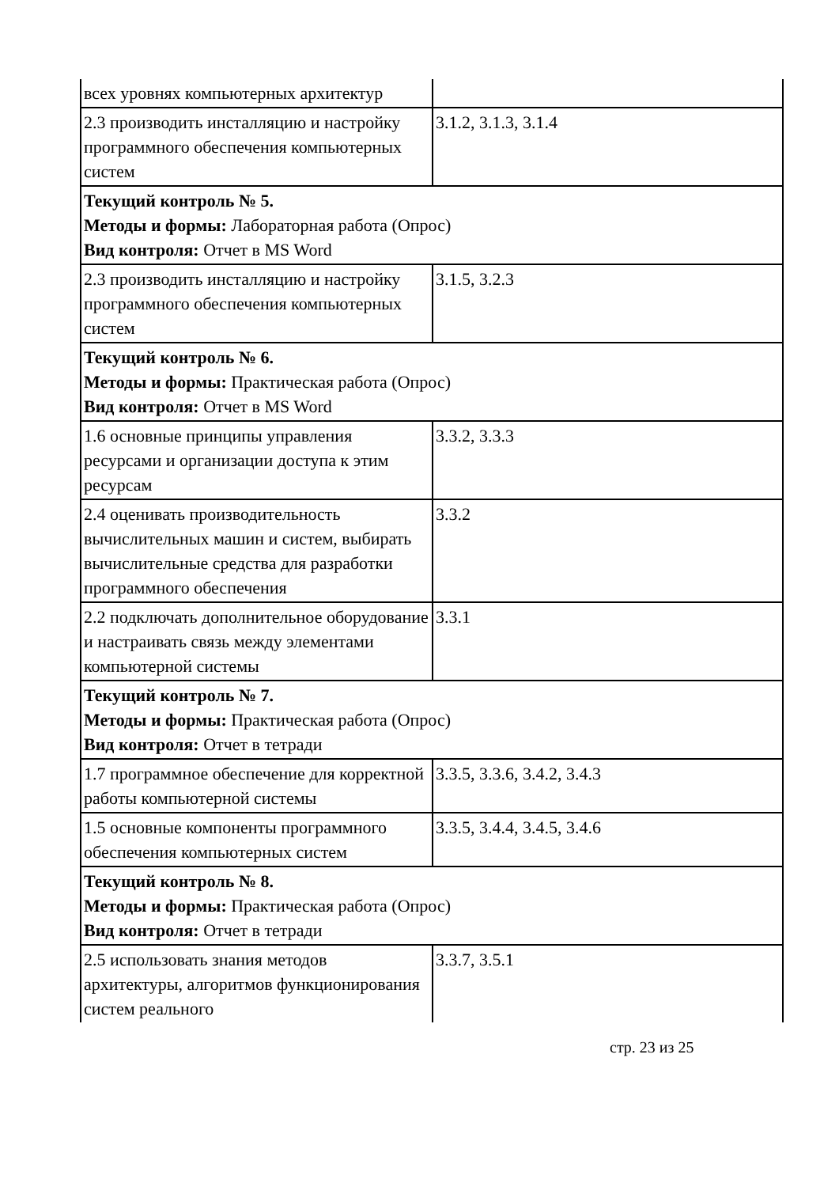| всех уровнях компьютерных архитектур | |
| 2.3 производить инсталляцию и настройку программного обеспечения компьютерных систем | 3.1.2, 3.1.3, 3.1.4 |
| Текущий контроль № 5. Методы и формы: Лабораторная работа (Опрос) Вид контроля: Отчет в MS Word | |
| 2.3 производить инсталляцию и настройку программного обеспечения компьютерных систем | 3.1.5, 3.2.3 |
| Текущий контроль № 6. Методы и формы: Практическая работа (Опрос) Вид контроля: Отчет в MS Word | |
| 1.6 основные принципы управления ресурсами и организации доступа к этим ресурсам | 3.3.2, 3.3.3 |
| 2.4 оценивать производительность вычислительных машин и систем, выбирать вычислительные средства для разработки программного обеспечения | 3.3.2 |
| 2.2 подключать дополнительное оборудование и настраивать связь между элементами компьютерной системы | 3.3.1 |
| Текущий контроль № 7. Методы и формы: Практическая работа (Опрос) Вид контроля: Отчет в тетради | |
| 1.7 программное обеспечение для корректной работы компьютерной системы | 3.3.5, 3.3.6, 3.4.2, 3.4.3 |
| 1.5 основные компоненты программного обеспечения компьютерных систем | 3.3.5, 3.4.4, 3.4.5, 3.4.6 |
| Текущий контроль № 8. Методы и формы: Практическая работа (Опрос) Вид контроля: Отчет в тетради | |
| 2.5 использовать знания методов архитектуры, алгоритмов функционирования систем реального | 3.3.7, 3.5.1 |
стр. 23 из 25